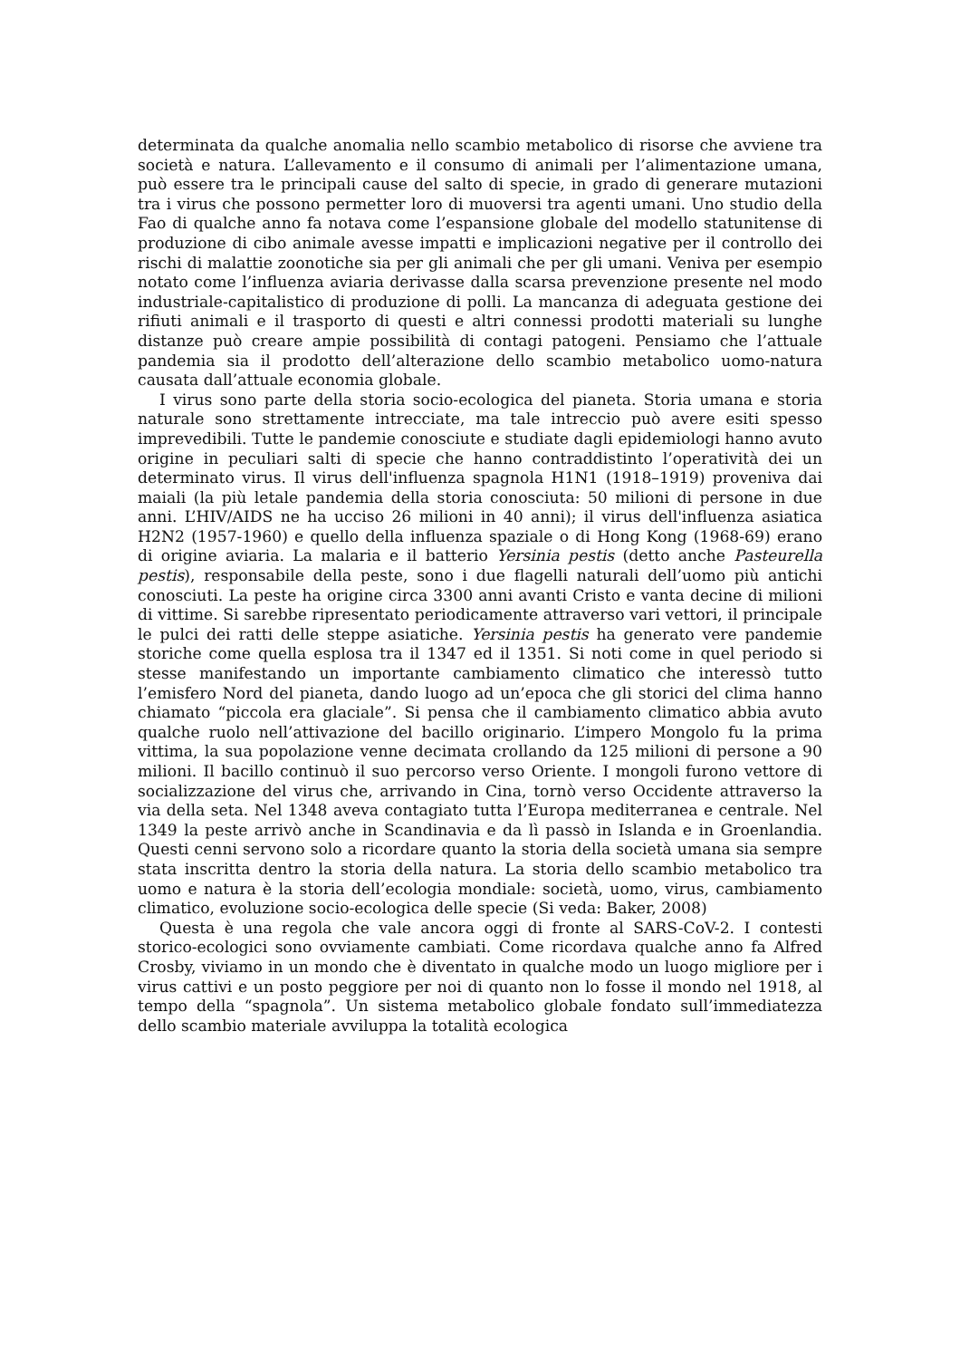determinata da qualche anomalia nello scambio metabolico di risorse che avviene tra società e natura. L’allevamento e il consumo di animali per l’alimentazione umana, può essere tra le principali cause del salto di specie, in grado di generare mutazioni tra i virus che possono permetter loro di muoversi tra agenti umani. Uno studio della Fao di qualche anno fa notava come l’espansione globale del modello statunitense di produzione di cibo animale avesse impatti e implicazioni negative per il controllo dei rischi di malattie zoonotiche sia per gli animali che per gli umani. Veniva per esempio notato come l’influenza aviaria derivasse dalla scarsa prevenzione presente nel modo industriale-capitalistico di produzione di polli. La mancanza di adeguata gestione dei rifiuti animali e il trasporto di questi e altri connessi prodotti materiali su lunghe distanze può creare ampie possibilità di contagi patogeni. Pensiamo che l’attuale pandemia sia il prodotto dell’alterazione dello scambio metabolico uomo-natura causata dall’attuale economia globale.
I virus sono parte della storia socio-ecologica del pianeta. Storia umana e storia naturale sono strettamente intrecciate, ma tale intreccio può avere esiti spesso imprevedibili. Tutte le pandemie conosciute e studiate dagli epidemiologi hanno avuto origine in peculiari salti di specie che hanno contraddistinto l’operatività dei un determinato virus. Il virus dell'influenza spagnola H1N1 (1918–1919) proveniva dai maiali (la più letale pandemia della storia conosciuta: 50 milioni di persone in due anni. L’HIV/AIDS ne ha ucciso 26 milioni in 40 anni); il virus dell'influenza asiatica H2N2 (1957-1960) e quello della influenza spaziale o di Hong Kong (1968-69) erano di origine aviaria. La malaria e il batterio Yersinia pestis (detto anche Pasteurella pestis), responsabile della peste, sono i due flagelli naturali dell’uomo più antichi conosciuti. La peste ha origine circa 3300 anni avanti Cristo e vanta decine di milioni di vittime. Si sarebbe ripresentato periodicamente attraverso vari vettori, il principale le pulci dei ratti delle steppe asiatiche. Yersinia pestis ha generato vere pandemie storiche come quella esplosa tra il 1347 ed il 1351. Si noti come in quel periodo si stesse manifestando un importante cambiamento climatico che interessò tutto l’emisfero Nord del pianeta, dando luogo ad un’epoca che gli storici del clima hanno chiamato “piccola era glaciale”. Si pensa che il cambiamento climatico abbia avuto qualche ruolo nell’attivazione del bacillo originario. L’impero Mongolo fu la prima vittima, la sua popolazione venne decimata crollando da 125 milioni di persone a 90 milioni. Il bacillo continuò il suo percorso verso Oriente. I mongoli furono vettore di socializzazione del virus che, arrivando in Cina, tornò verso Occidente attraverso la via della seta. Nel 1348 aveva contagiato tutta l’Europa mediterranea e centrale. Nel 1349 la peste arrivò anche in Scandinavia e da lì passò in Islanda e in Groenlandia. Questi cenni servono solo a ricordare quanto la storia della società umana sia sempre stata inscritta dentro la storia della natura. La storia dello scambio metabolico tra uomo e natura è la storia dell’ecologia mondiale: società, uomo, virus, cambiamento climatico, evoluzione socio-ecologica delle specie (Si veda: Baker, 2008)
Questa è una regola che vale ancora oggi di fronte al SARS-CoV-2. I contesti storico-ecologici sono ovviamente cambiati. Come ricordava qualche anno fa Alfred Crosby, viviamo in un mondo che è diventato in qualche modo un luogo migliore per i virus cattivi e un posto peggiore per noi di quanto non lo fosse il mondo nel 1918, al tempo della “spagnola”. Un sistema metabolico globale fondato sull’immediatezza dello scambio materiale avviluppa la totalità ecologica